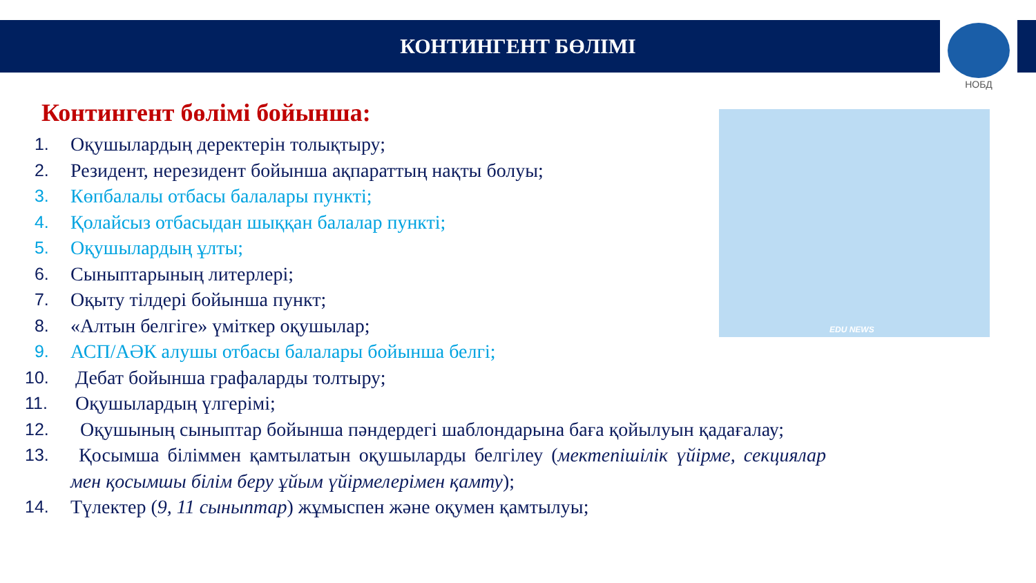КОНТИНГЕНТ БӨЛІМІ
НОБД
EDU NEWS
Контингент бөлімі бойынша:
1. Оқушылардың деректерін толықтыру;
2. Резидент, нерезидент бойынша ақпараттың нақты болуы;
3. Көпбалалы отбасы балалары пункті;
4. Қолайсыз отбасыдан шыққан балалар пункті;
5. Оқушылардың ұлты;
6. Сыныптарының литерлері;
7. Оқыту тілдері бойынша пункт;
8. «Алтын белгіге» үміткер оқушылар;
9. АСП/АӘК алушы отбасы балалары бойынша белгі;
10. Дебат бойынша графаларды толтыру;
11. Оқушылардың үлгерімі;
12. Оқушының сыныптар бойынша пәндердегі шаблондарына баға қойылуын қадағалау;
13. Қосымша біліммен қамтылатын оқушыларды белгілеу (мектепішілік үйірме, секциялар мен қосымшы білім беру ұйым үйірмелерімен қамту);
14. Түлектер (9, 11 сыныптар) жұмыспен және оқумен қамтылуы;